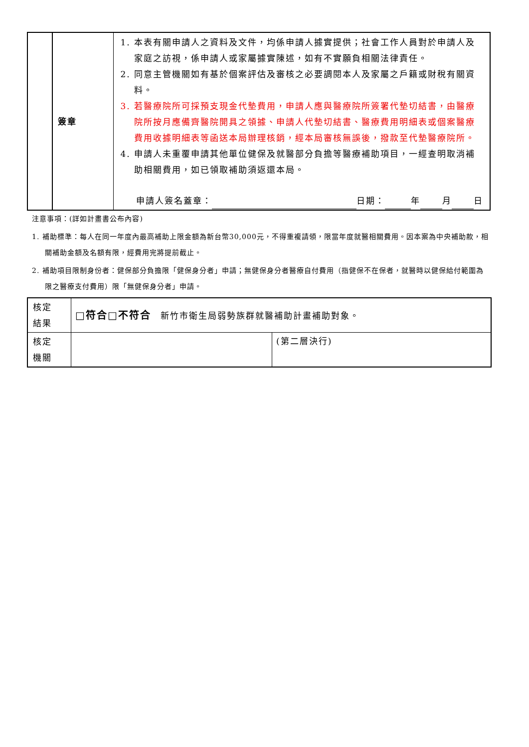| | 簽章 | 1. 本表有關申請人之資料及文件，均係申請人據實提供；社會工作人員對於申請人及家庭之訪視，係申請人或家屬據實陳述，如有不實願負相關法律責任。 2. 同意主管機關如有基於個案評估及審核之必要調閱本人及家屬之戶籍或財稅有關資料。 3. 若醫療院所可採預支現金代墊費用，申請人應與醫療院所簽署代墊切結書，由醫療院所按月應備齊醫院開具之領據、申請人代墊切結書、醫療費用明細表或個案醫療費用收據明細表等函送本局辦理核銷，經本局審核無誤後，撥款至代墊醫療院所。 4. 申請人未重覆申請其他單位健保及就醫部分負擔等醫療補助項目，一經查明取消補助相關費用，如已領取補助須返還本局。 申請人簽名蓋章： 日期： 年 月 日 |
注意事項：(詳如計畫書公布內容)
1. 補助標準：每人在同一年度內最高補助上限金額為新台幣30,000元，不得重複請領，限當年度就醫相關費用。因本案為中央補助款，相關補助金額及名額有限，經費用完將提前截止。
2. 補助項目限制身份者：健保部分負擔限「健保身分者」申請；無健保身分者醫療自付費用（指健保不在保者，就醫時以健保給付範圍為限之醫療支付費用）限「無健保身分者」申請。
| 核定 結果 | □符合□不符合 新竹市衛生局弱勢族群就醫補助計畫補助對象。 | |
| 核定 機關 | | (第二層決行) |